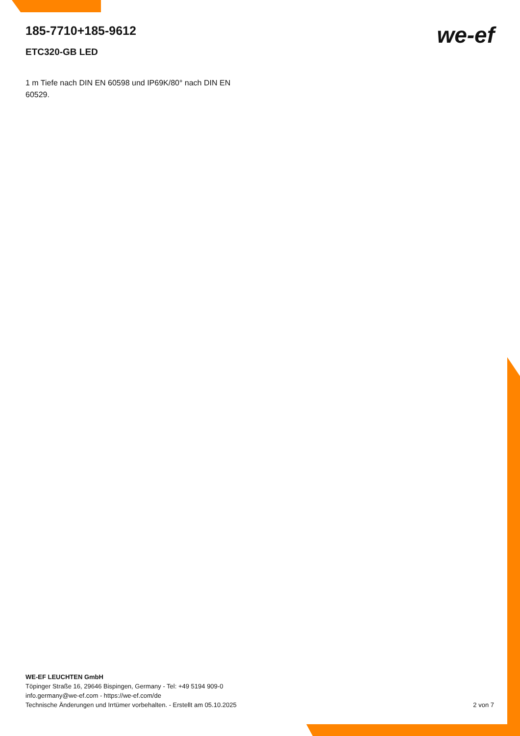185-7710+185-9612
ETC320-GB LED
1 m Tiefe nach DIN EN 60598 und IP69K/80° nach DIN EN 60529.
we-ef
WE-EF LEUCHTEN GmbH
Töpinger Straße 16, 29646 Bispingen, Germany - Tel: +49 5194 909-0
info.germany@we-ef.com - https://we-ef.com/de
Technische Änderungen und Irrtümer vorbehalten. - Erstellt am 05.10.2025 2 von 7